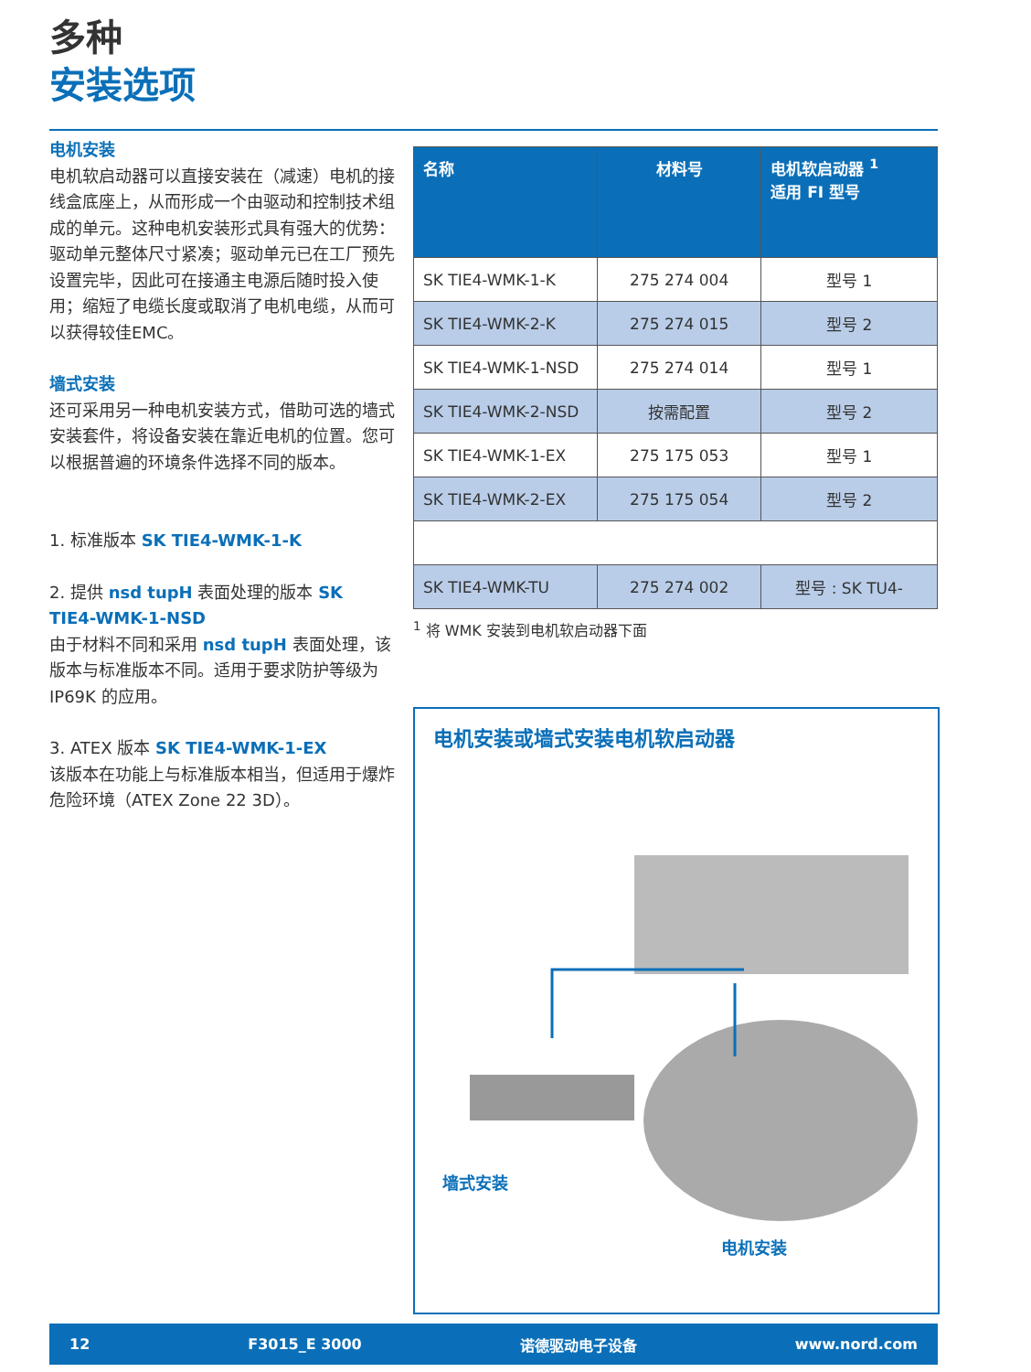多种
安装选项
电机安装
电机软启动器可以直接安装在（减速）电机的接线盒底座上，从而形成一个由驱动和控制技术组成的单元。这种电机安装形式具有强大的优势：驱动单元整体尺寸紧凑；驱动单元已在工厂预先设置完毕，因此可在接通主电源后随时投入使用；缩短了电缆长度或取消了电机电缆，从而可以获得较佳EMC。
墙式安装
还可采用另一种电机安装方式，借助可选的墙式安装套件，将设备安装在靠近电机的位置。您可以根据普遍的环境条件选择不同的版本。
1. 标准版本 SK TIE4-WMK-1-K
2. 提供 nsd tupH 表面处理的版本 SK TIE4-WMK-1-NSD
由于材料不同和采用 nsd tupH 表面处理，该版本与标准版本不同。适用于要求防护等级为 IP69K 的应用。
3. ATEX 版本 SK TIE4-WMK-1-EX
该版本在功能上与标准版本相当，但适用于爆炸危险环境（ATEX Zone 22 3D）。
| 名称 | 材料号 | 电机软启动器 <sup>1</sup> 适用 FI 型号 |
| --- | --- | --- |
| SK TIE4-WMK-1-K | 275 274 004 | 型号 1 |
| SK TIE4-WMK-2-K | 275 274 015 | 型号 2 |
| SK TIE4-WMK-1-NSD | 275 274 014 | 型号 1 |
| SK TIE4-WMK-2-NSD | 按需配置 | 型号 2 |
| SK TIE4-WMK-1-EX | 275 175 053 | 型号 1 |
| SK TIE4-WMK-2-EX | 275 175 054 | 型号 2 |
| SK TIE4-WMK-TU | 275 274 002 | 型号 : SK TU4- |
<sup>1</sup> 将 WMK 安装到电机软启动器下面
电机安装或墙式安装电机软启动器
墙式安装
电机安装
12 F3015_E 3000 诺德驱动电子设备 www.nord.com